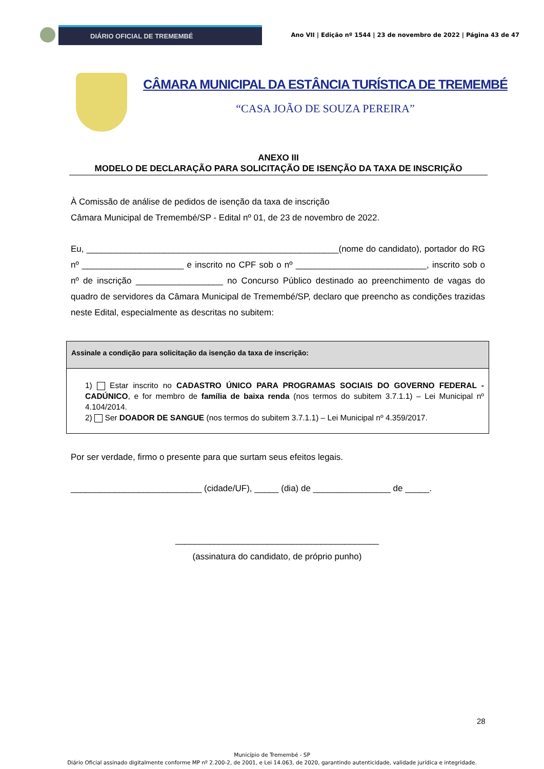DIÁRIO OFICIAL DE TREMEMBÉ
Ano VII | Edição nº 1544 | 23 de novembro de 2022 | Página 43 de 47
CÂMARA MUNICIPAL DA ESTÂNCIA TURÍSTICA DE TREMEMBÉ
“CASA JOÃO DE SOUZA PEREIRA”
ANEXO III
MODELO DE DECLARAÇÃO PARA SOLICITAÇÃO DE ISENÇÃO DA TAXA DE INSCRIÇÃO
À Comissão de análise de pedidos de isenção da taxa de inscrição
Câmara Municipal de Tremembé/SP - Edital nº 01, de 23 de novembro de 2022.
Eu, ____________________________________________________(nome do candidato), portador do RG nº _____________________ e inscrito no CPF sob o nº ___________________________, inscrito sob o nº de inscrição __________________ no Concurso Público destinado ao preenchimento de vagas do quadro de servidores da Câmara Municipal de Tremembé/SP, declaro que preencho as condições trazidas neste Edital, especialmente as descritas no subitem:
| Assinale a condição para solicitação da isenção da taxa de inscrição: |
| --- |
| 1) Estar inscrito no CADASTRO ÚNICO PARA PROGRAMAS SOCIAIS DO GOVERNO FEDERAL - CADÚNICO , e for membro de família de baixa renda (nos termos do subitem 3.7.1.1) – Lei Municipal nº 4.104/2014. 2) Ser DOADOR DE SANGUE (nos termos do subitem 3.7.1.1) – Lei Municipal nº 4.359/2017. |
Por ser verdade, firmo o presente para que surtam seus efeitos legais.
___________________________ (cidade/UF), _____ (dia) de ________________ de _____.
__________________________________________
(assinatura do candidato, de próprio punho)
28
Município de Tremembé - SP
Diário Oficial assinado digitalmente conforme MP nº 2.200-2, de 2001, e Lei 14.063, de 2020, garantindo autenticidade, validade jurídica e integridade.